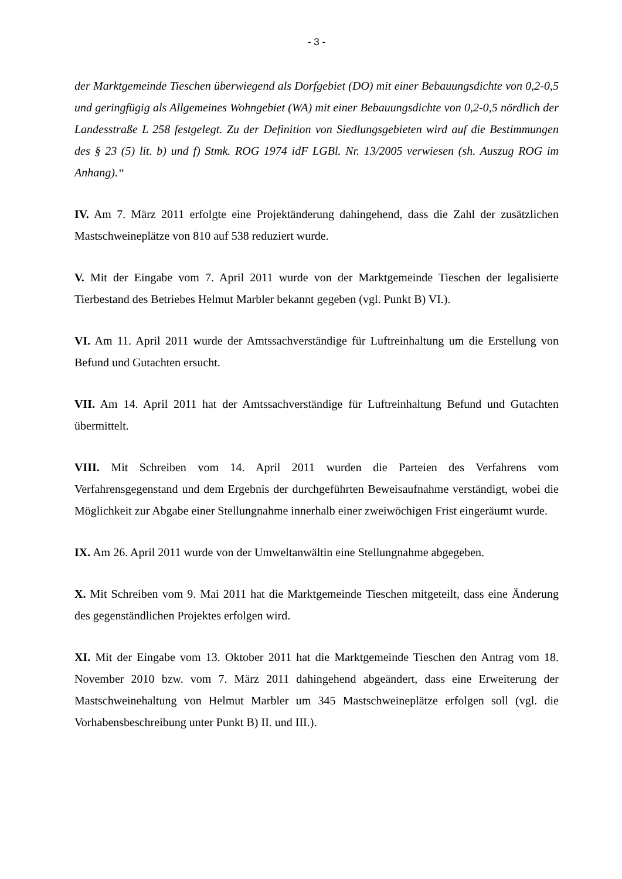- 3 -
der Marktgemeinde Tieschen überwiegend als Dorfgebiet (DO) mit einer Bebauungsdichte von 0,2-0,5 und geringfügig als Allgemeines Wohngebiet (WA) mit einer Bebauungsdichte von 0,2-0,5 nördlich der Landesstraße L 258 festgelegt. Zu der Definition von Siedlungsgebieten wird auf die Bestimmungen des § 23 (5) lit. b) und f) Stmk. ROG 1974 idF LGBl. Nr. 13/2005 verwiesen (sh. Auszug ROG im Anhang).“
IV. Am 7. März 2011 erfolgte eine Projektänderung dahingehend, dass die Zahl der zusätzlichen Mastschweineplätze von 810 auf 538 reduziert wurde.
V. Mit der Eingabe vom 7. April 2011 wurde von der Marktgemeinde Tieschen der legalisierte Tierbestand des Betriebes Helmut Marbler bekannt gegeben (vgl. Punkt B) VI.).
VI. Am 11. April 2011 wurde der Amtssachverständige für Luftreinhaltung um die Erstellung von Befund und Gutachten ersucht.
VII. Am 14. April 2011 hat der Amtssachverständige für Luftreinhaltung Befund und Gutachten übermittelt.
VIII. Mit Schreiben vom 14. April 2011 wurden die Parteien des Verfahrens vom Verfahrensgegenstand und dem Ergebnis der durchgeführten Beweisaufnahme verständigt, wobei die Möglichkeit zur Abgabe einer Stellungnahme innerhalb einer zweiwöchigen Frist eingeräumt wurde.
IX. Am 26. April 2011 wurde von der Umweltanwältin eine Stellungnahme abgegeben.
X. Mit Schreiben vom 9. Mai 2011 hat die Marktgemeinde Tieschen mitgeteilt, dass eine Änderung des gegenständlichen Projektes erfolgen wird.
XI. Mit der Eingabe vom 13. Oktober 2011 hat die Marktgemeinde Tieschen den Antrag vom 18. November 2010 bzw. vom 7. März 2011 dahingehend abgeändert, dass eine Erweiterung der Mastschweinehaltung von Helmut Marbler um 345 Mastschweineplätze erfolgen soll (vgl. die Vorhabensbeschreibung unter Punkt B) II. und III.).